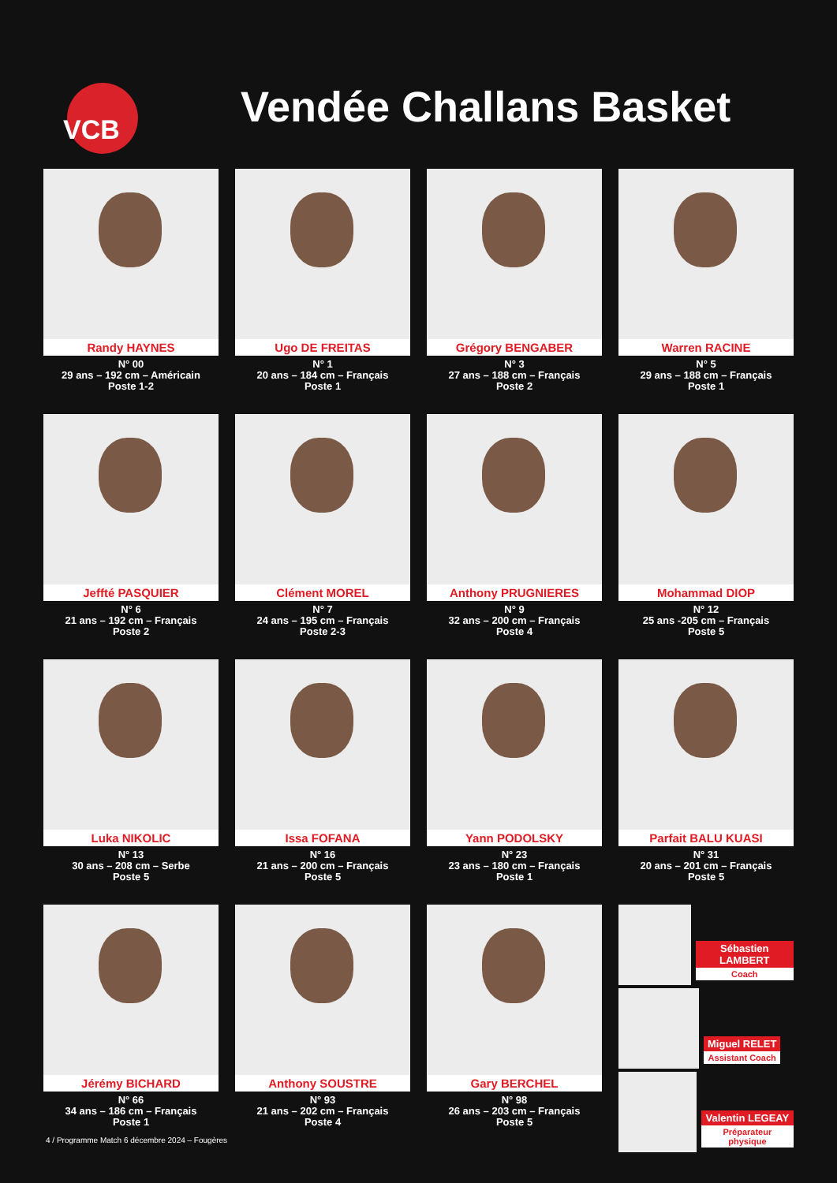VCB
Vendée Challans Basket
Randy HAYNES
N° 00
29 ans – 192 cm – Américain
Poste 1-2
Ugo DE FREITAS
N° 1
20 ans – 184 cm – Français
Poste 1
Grégory BENGABER
N° 3
27 ans – 188 cm – Français
Poste 2
Warren RACINE
N° 5
29 ans – 188 cm – Français
Poste 1
Jeffté PASQUIER
N° 6
21 ans – 192 cm – Français
Poste 2
Clément MOREL
N° 7
24 ans – 195 cm – Français
Poste 2-3
Anthony PRUGNIERES
N° 9
32 ans – 200 cm – Français
Poste 4
Mohammad DIOP
N° 12
25 ans -205 cm – Français
Poste 5
Luka NIKOLIC
N° 13
30 ans – 208 cm – Serbe
Poste 5
Issa FOFANA
N° 16
21 ans – 200 cm – Français
Poste 5
Yann PODOLSKY
N° 23
23 ans – 180 cm – Français
Poste 1
Parfait BALU KUASI
N° 31
20 ans – 201 cm – Français
Poste 5
Jérémy BICHARD
N° 66
34 ans – 186 cm – Français
Poste 1
Anthony SOUSTRE
N° 93
21 ans – 202 cm – Français
Poste 4
Gary BERCHEL
N° 98
26 ans – 203 cm – Français
Poste 5
Sébastien LAMBERT
Coach
Miguel RELET
Assistant Coach
Valentin LEGEAY
Préparateur physique
4 / Programme Match 6 décembre 2024 – Fougères